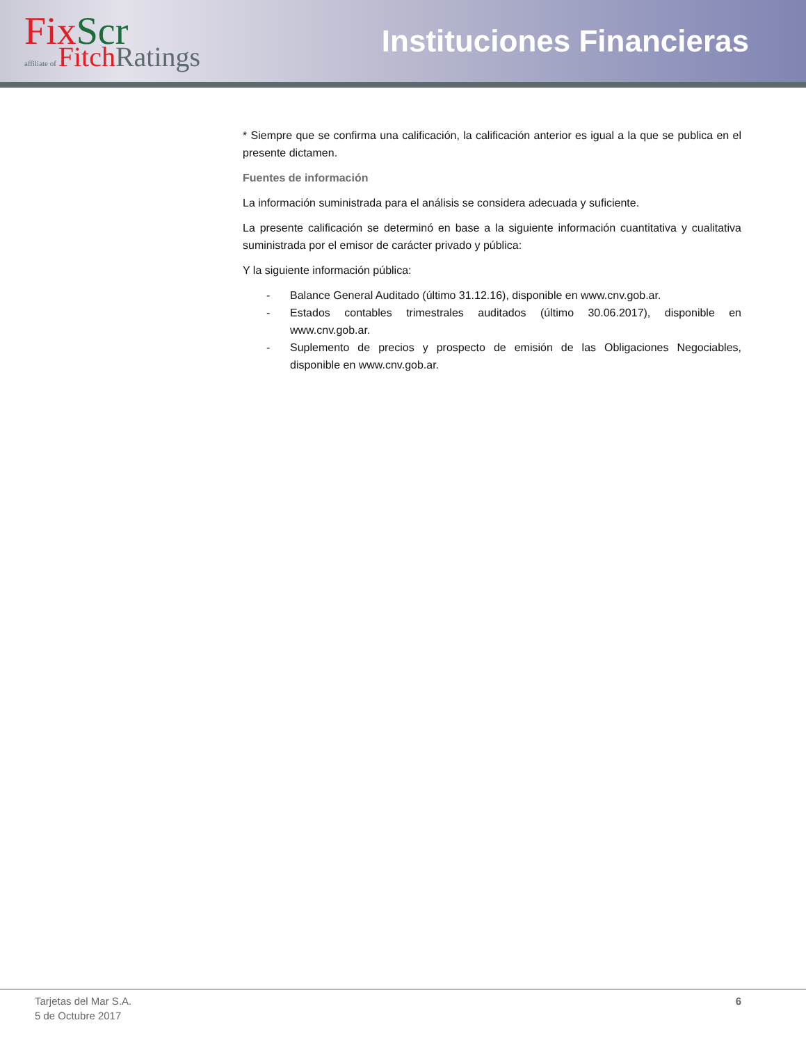Fix Scr
affiliate of Fitch Ratings
Instituciones Financieras
* Siempre que se confirma una calificación, la calificación anterior es igual a la que se publica en el presente dictamen.
Fuentes de información
La información suministrada para el análisis se considera adecuada y suficiente.
La presente calificación se determinó en base a la siguiente información cuantitativa y cualitativa suministrada por el emisor de carácter privado y pública:
Y la siguiente información pública:
- Balance General Auditado (último 31.12.16), disponible en www.cnv.gob.ar.
- Estados contables trimestrales auditados (último 30.06.2017), disponible en www.cnv.gob.ar.
- Suplemento de precios y prospecto de emisión de las Obligaciones Negociables, disponible en www.cnv.gob.ar.
Tarjetas del Mar S.A.
5 de Octubre 2017
6